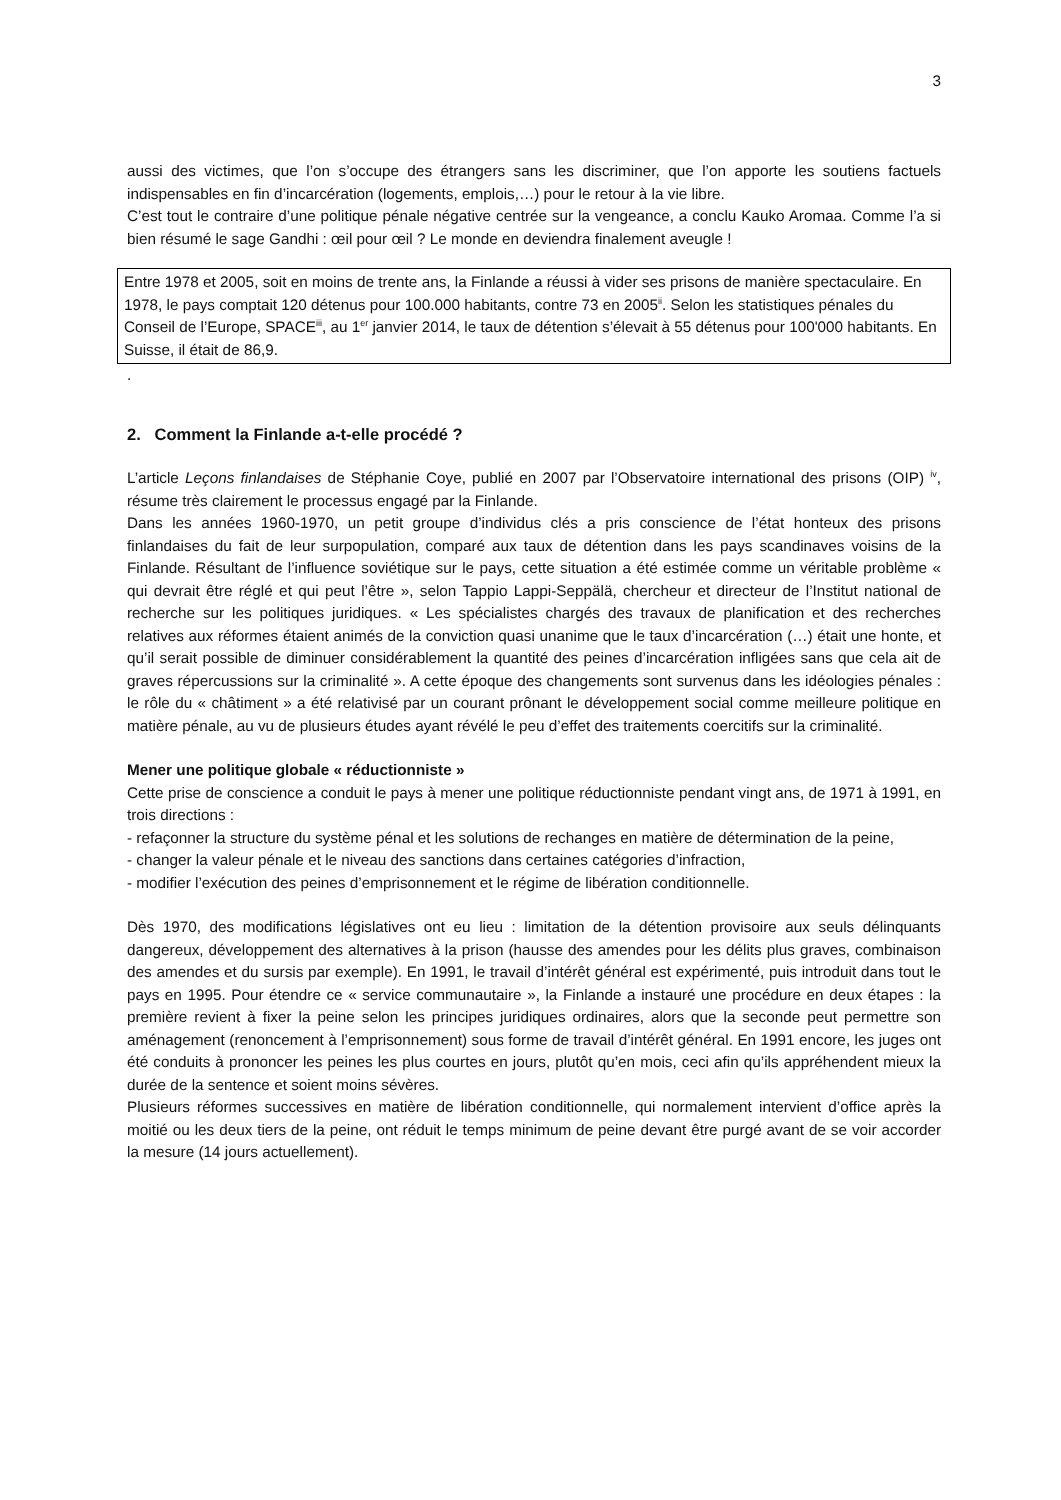3
aussi des victimes, que l’on s’occupe des étrangers sans les discriminer, que l’on apporte les soutiens factuels indispensables en fin d’incarcération (logements, emplois,…) pour le retour à la vie libre.
C’est tout le contraire d’une politique pénale négative centrée sur la vengeance, a conclu Kauko Aromaa. Comme l’a si bien résumé le sage Gandhi : œil pour œil ? Le monde en deviendra finalement aveugle !
Entre 1978 et 2005, soit en moins de trente ans, la Finlande a réussi à vider ses prisons de manière spectaculaire. En 1978, le pays comptait 120 détenus pour 100.000 habitants, contre 73 en 2005<sup>ii</sup>. Selon les statistiques pénales du Conseil de l’Europe, SPACE<sup>iii</sup>, au 1<sup>er</sup> janvier 2014, le taux de détention s’élevait à 55 détenus pour 100'000 habitants. En Suisse, il était de 86,9.
.
2. Comment la Finlande a-t-elle procédé ?
L’article Leçons finlandaises de Stéphanie Coye, publié en 2007 par l’Observatoire international des prisons (OIP) <sup>iv</sup>, résume très clairement le processus engagé par la Finlande.
Dans les années 1960-1970, un petit groupe d’individus clés a pris conscience de l’état honteux des prisons finlandaises du fait de leur surpopulation, comparé aux taux de détention dans les pays scandinaves voisins de la Finlande. Résultant de l’influence soviétique sur le pays, cette situation a été estimée comme un véritable problème « qui devrait être réglé et qui peut l’être », selon Tappio Lappi-Seppälä, chercheur et directeur de l’Institut national de recherche sur les politiques juridiques. « Les spécialistes chargés des travaux de planification et des recherches relatives aux réformes étaient animés de la conviction quasi unanime que le taux d’incarcération (…) était une honte, et qu’il serait possible de diminuer considérablement la quantité des peines d’incarcération infligées sans que cela ait de graves répercussions sur la criminalité ». A cette époque des changements sont survenus dans les idéologies pénales : le rôle du « châtiment » a été relativisé par un courant prônant le développement social comme meilleure politique en matière pénale, au vu de plusieurs études ayant révélé le peu d’effet des traitements coercitifs sur la criminalité.
Mener une politique globale « réductionniste »
Cette prise de conscience a conduit le pays à mener une politique réductionniste pendant vingt ans, de 1971 à 1991, en trois directions :
- refaçonner la structure du système pénal et les solutions de rechanges en matière de détermination de la peine,
- changer la valeur pénale et le niveau des sanctions dans certaines catégories d’infraction,
- modifier l’exécution des peines d’emprisonnement et le régime de libération conditionnelle.
Dès 1970, des modifications législatives ont eu lieu : limitation de la détention provisoire aux seuls délinquants dangereux, développement des alternatives à la prison (hausse des amendes pour les délits plus graves, combinaison des amendes et du sursis par exemple). En 1991, le travail d’intérêt général est expérimenté, puis introduit dans tout le pays en 1995. Pour étendre ce « service communautaire », la Finlande a instauré une procédure en deux étapes : la première revient à fixer la peine selon les principes juridiques ordinaires, alors que la seconde peut permettre son aménagement (renoncement à l’emprisonnement) sous forme de travail d’intérêt général. En 1991 encore, les juges ont été conduits à prononcer les peines les plus courtes en jours, plutôt qu’en mois, ceci afin qu’ils appréhendent mieux la durée de la sentence et soient moins sévères.
Plusieurs réformes successives en matière de libération conditionnelle, qui normalement intervient d’office après la moitié ou les deux tiers de la peine, ont réduit le temps minimum de peine devant être purgé avant de se voir accorder la mesure (14 jours actuellement).